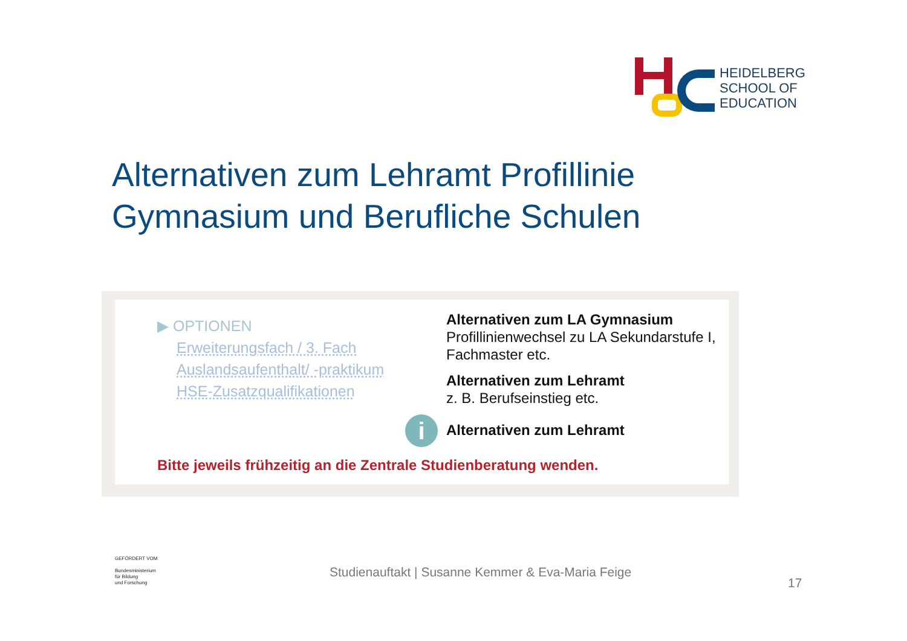HEIDELBERG
SCHOOL OF
EDUCATION
Alternativen zum Lehramt Profillinie
Gymnasium und Berufliche Schulen
▶ OPTIONEN
Erweiterungsfach / 3. Fach
Auslandsaufenthalt/ -praktikum
HSE-Zusatzqualifikationen
Alternativen zum LA Gymnasium
Profillinienwechsel zu LA Sekundarstufe I, Fachmaster etc.
Alternativen zum Lehramt
z. B. Berufseinstieg etc.
Alternativen zum Lehramt
i
Bitte jeweils frühzeitig an die Zentrale Studienberatung wenden.
GEFÖRDERT VOM
Bundesministerium
für Bildung
und Forschung
Studienauftakt | Susanne Kemmer & Eva-Maria Feige
17